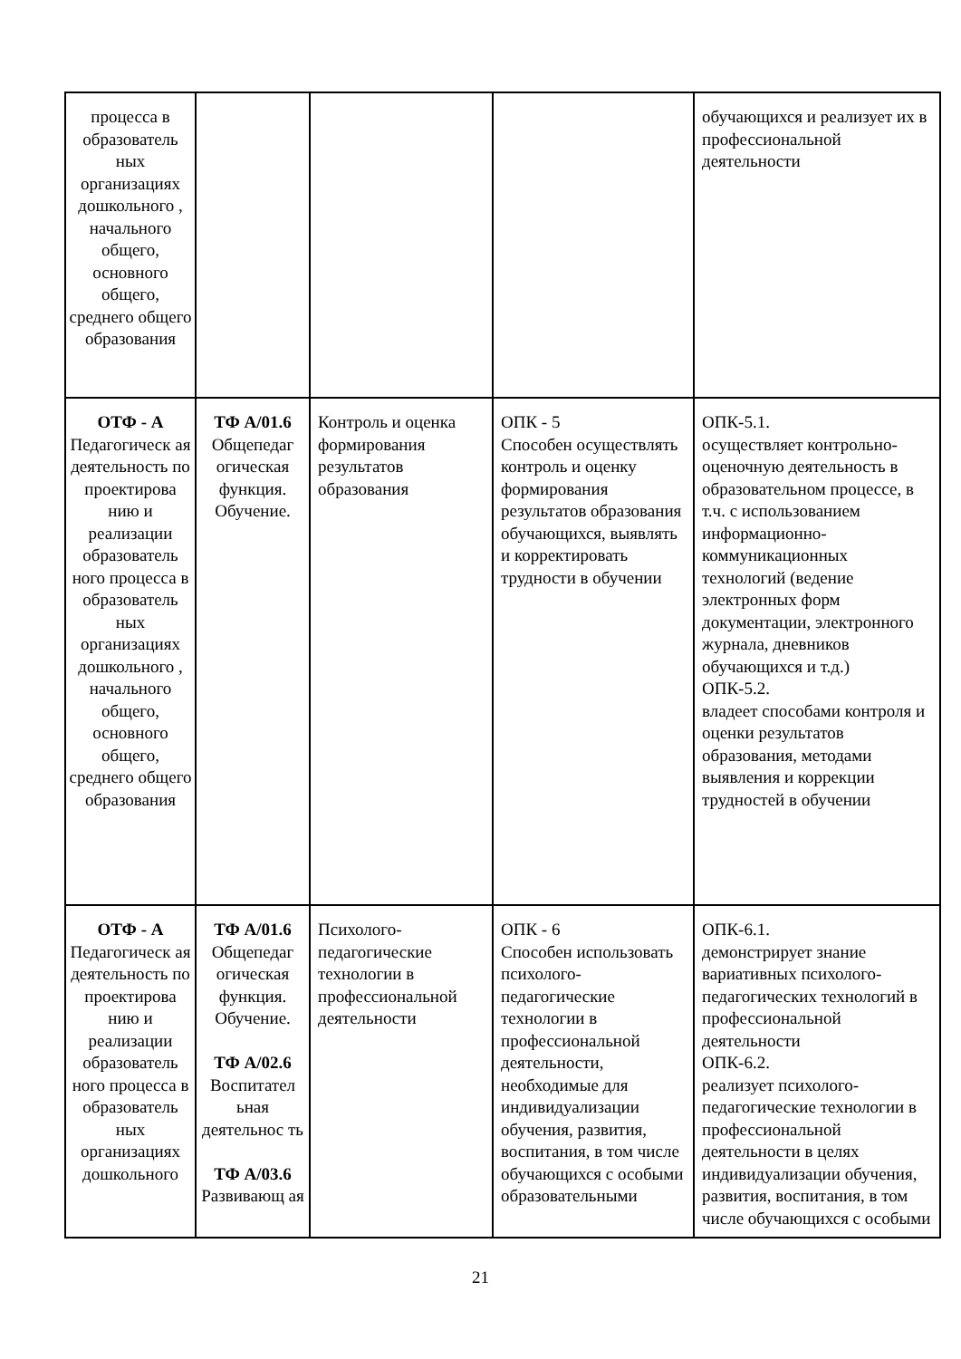| процесса в образователь ных организациях дошкольного , начального общего, основного общего, среднего общего образования | | | | обучающихся и реализует их в профессиональной деятельности |
| ОТФ - А Педагогическ ая деятельность по проектирова нию и реализации образователь ного процесса в образователь ных организациях дошкольного , начального общего, основного общего, среднего общего образования | ТФ А/01.6 Общепедаг огическая функция. Обучение. | Контроль и оценка формирования результатов образования | ОПК - 5 Способен осуществлять контроль и оценку формирования результатов образования обучающихся, выявлять и корректировать трудности в обучении | ОПК-5.1. осуществляет контрольно-оценочную деятельность в образовательном процессе, в т.ч. с использованием информационно-коммуникационных технологий (ведение электронных форм документации, электронного журнала, дневников обучающихся и т.д.) ОПК-5.2. владеет способами контроля и оценки результатов образования, методами выявления и коррекции трудностей в обучении |
| ОТФ - А Педагогическ ая деятельность по проектирова нию и реализации образователь ного процесса в образователь ных организациях дошкольного | ТФ А/01.6 Общепедаг огическая функция. Обучение. ТФ А/02.6 Воспитател ьная деятельнос ть ТФ А/03.6 Развивающ ая | Психолого-педагогические технологии в профессиональной деятельности | ОПК - 6 Способен использовать психолого-педагогические технологии в профессиональной деятельности, необходимые для индивидуализации обучения, развития, воспитания, в том числе обучающихся с особыми образовательными | ОПК-6.1. демонстрирует знание вариативных психолого-педагогических технологий в профессиональной деятельности ОПК-6.2. реализует психолого-педагогические технологии в профессиональной деятельности в целях индивидуализации обучения, развития, воспитания, в том числе обучающихся с особыми |
21